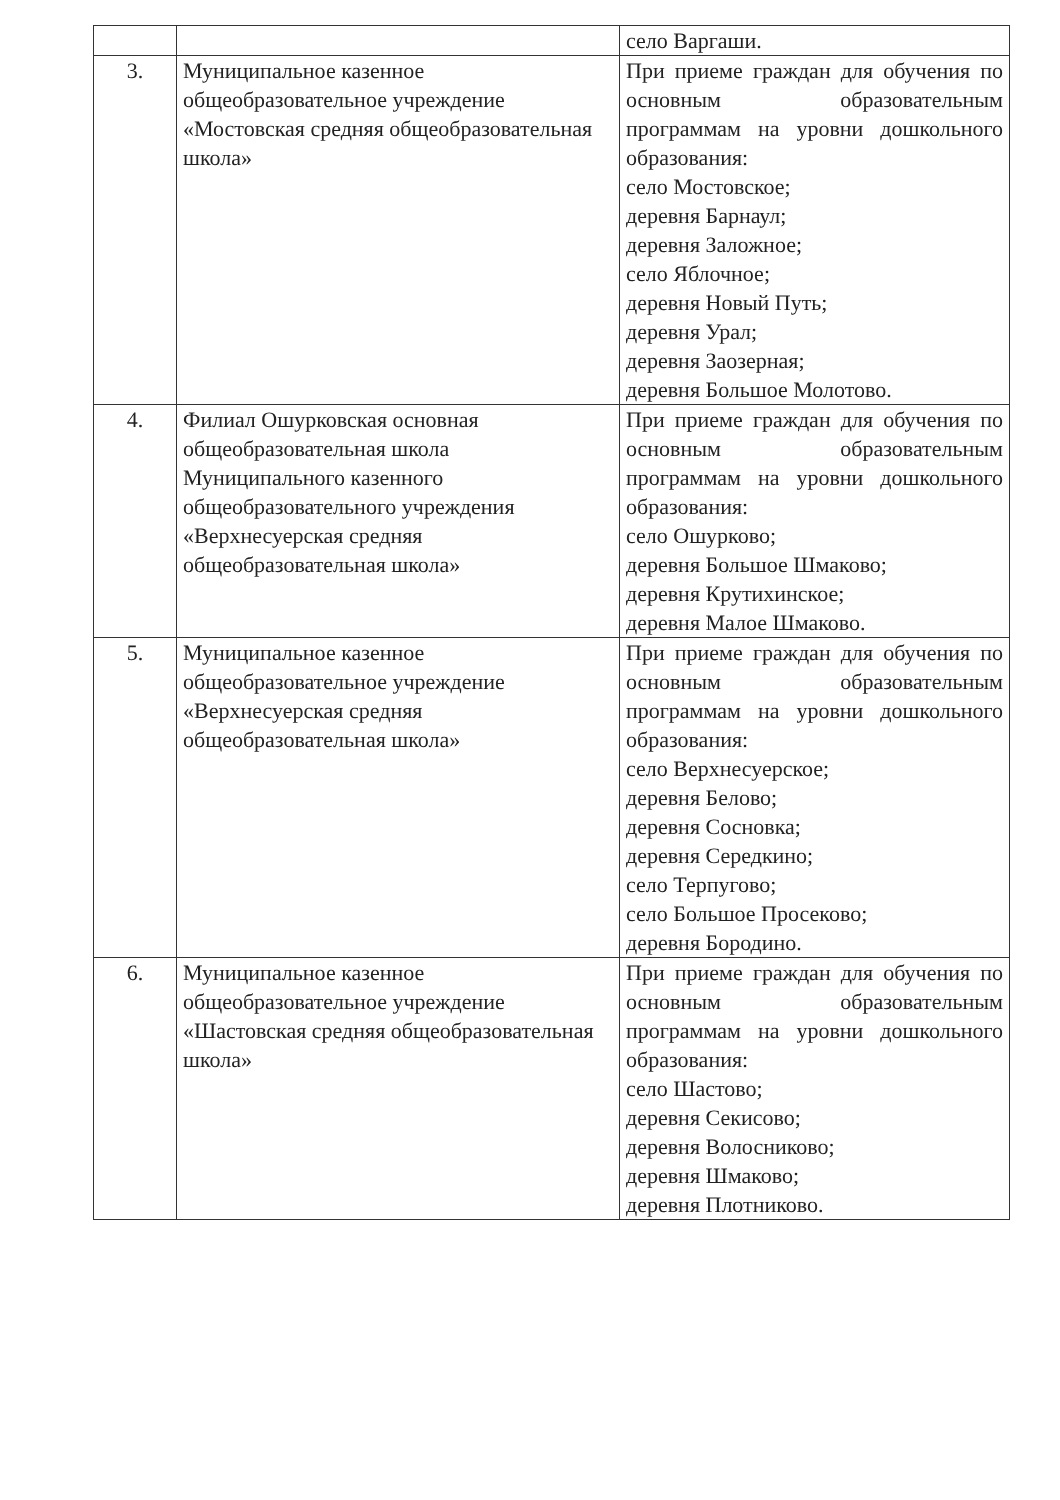| | | село Варгаши. |
| 3. | Муниципальное казенное общеобразовательное учреждение «Мостовская средняя общеобразовательная школа» | При приеме граждан для обучения по основным образовательным программам на уровни дошкольного образования: село Мостовское; деревня Барнаул; деревня Заложное; село Яблочное; деревня Новый Путь; деревня Урал; деревня Заозерная; деревня Большое Молотово. |
| 4. | Филиал Ошурковская основная общеобразовательная школа Муниципального казенного общеобразовательного учреждения «Верхнесуерская средняя общеобразовательная школа» | При приеме граждан для обучения по основным образовательным программам на уровни дошкольного образования: село Ошурково; деревня Большое Шмаково; деревня Крутихинское; деревня Малое Шмаково. |
| 5. | Муниципальное казенное общеобразовательное учреждение «Верхнесуерская средняя общеобразовательная школа» | При приеме граждан для обучения по основным образовательным программам на уровни дошкольного образования: село Верхнесуерское; деревня Белово; деревня Сосновка; деревня Середкино; село Терпугово; село Большое Просеково; деревня Бородино. |
| 6. | Муниципальное казенное общеобразовательное учреждение «Шастовская средняя общеобразовательная школа» | При приеме граждан для обучения по основным образовательным программам на уровни дошкольного образования: село Шастово; деревня Секисово; деревня Волосниково; деревня Шмаково; деревня Плотниково. |